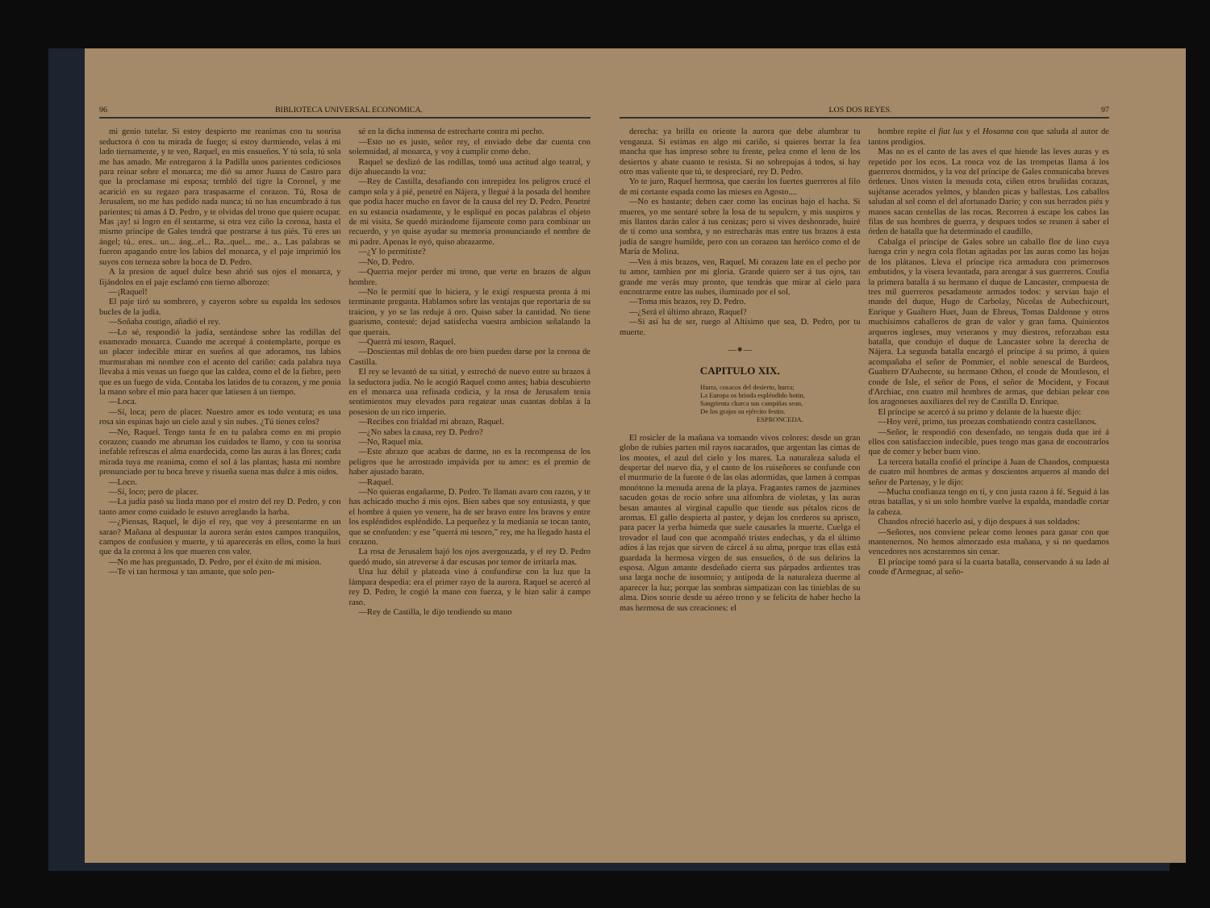96 BIBLIOTECA UNIVERSAL ECONOMICA.
mi genio tutelar. Si estoy despierto me reanimas con tu sonrisa seductora ó con tu mirada de fuego; si estoy durmiendo, velas á mi lado tiernamente, y te veo, Raquel, en mis ensueños. Y tú sola, tú sola me has amado. Me entregaron á la Padilla unos parientes codiciosos para reinar sobre el monarca; me dió su amor Juana de Castro para que la proclamase mi esposa; tembló del tigre la Coronel, y me acarició en su regazo para traspasarme el corazon. Tú, Rosa de Jerusalem, no me has pedido nada nunca; tú no has encumbrado á tus parientes; tú amas á D. Pedro, y te olvidas del trono que quiere ocupar. Mas ¡ay! si logro en él sentarme, si otra vez ciño la corona, hasta el mismo príncipe de Gales tendrá que postrarse á tus piés. Tú eres un ángel; tú.. eres.. un... áng...el... Ra...quel... me.. a.. Las palabras se fueron apagando entre los labios del monarca, y el paje imprimió los suyos con terneza sobre la boca de D. Pedro.
A la presion de aquel dulce beso abrió sus ojos el monarca, y fijándolos en el paje esclamó con tierno alborozo:
—¡Raquel!
El paje tiró su sombrero, y cayeron sobre su espalda los sedosos bucles de la judía.
—Soñaba contigo, añadió el rey.
—Lo sé, respondió la judía, sentándose sobre las rodillas del enamorado monarca. Cuando me acerqué á contemplarte, porque es un placer indecible mirar en sueños al que adoramos, tus labios murmuraban mi nombre con el acento del cariño: cada palabra tuya llevaba á mis venas un fuego que las caldea, como el de la fiebre, pero que es un fuego de vida. Contaba los latidos de tu corazon, y me ponia la mano sobre el mio para hacer que latiesen á un tiempo.
—Loca.
—Sí, loca; pero de placer. Nuestro amor es todo ventura; es una rosa sin espinas bajo un cielo azul y sin nubes. ¿Tú tienes celos?
—No, Raquel. Tengo tanta fe en tu palabra como en mi propio corazon; cuando me abruman los cuidados te llamo, y con tu sonrisa inefable refrescas el alma enardecida, como las auras á las flores; cada mirada tuya me reanima, como el sol á las plantas; hasta mi nombre pronunciado por tu boca breve y risueña suena mas dulce á mis oidos.
—Loco.
—Sí, loco; pero de placer.
—La judía pasó su linda mano por el rostro del rey D. Pedro, y con tanto amor como cuidado le estuvo arreglando la barba.
—¿Piensas, Raquel, le dijo el rey, que voy á presentarme en un sarao? Mañana al despuntar la aurora serán estos campos tranquilos, campos de confusion y muerte, y tú aparecerás en ellos, como la huri que da la corona á los que mueren con valor.
—No me has preguntado, D. Pedro, por el éxito de mi mision.
—Te vi tan hermosa y tan amante, que solo pen-
sé en la dicha inmensa de estrecharte contra mi pecho.
—Esto no es justo, señor rey, el enviado debe dar cuenta con solemnidad, al monarca, y voy á cumplir como debo.
Raquel se deslizó de las rodillas, tomó una actitud algo teatral, y dijo ahuecando la voz:
—Rey de Castilla, desafiando con intrepidez los peligros crucé el campo sola y á pié, penetré en Nájera, y llegué á la posada del hombre que podia hacer mucho en favor de la causa del rey D. Pedro. Penetré en su estancia osadamente, y le espliqué en pocas palabras el objeto de mi visita. Se quedó mirándome fijamente como para combinar un recuerdo, y yo quise ayudar su memoria pronunciando el nombre de mi padre. Apenas le oyó, quiso abrazarme.
—¿Y lo permitiste?
—No, D. Pedro.
—Querria mejor perder mi trono, que verte en brazos de algun hombre.
—No le permití que lo hiciera, y le exigí respuesta pronta á mi terminante pregunta. Hablamos sobre las ventajas que reportaria de su traicion, y yo se las reduje á oro. Quiso saber la cantidad. No tiene guarismo, contesté: dejad satisfecha vuestra ambicion señalando la que querais.
—Querrá mi tesoro, Raquel.
—Doscientas mil doblas de oro bien pueden darse por la corona de Castilla.
El rey se levantó de su sitial, y estrechó de nuevo entre su brazos á la seductora judía. No le acogió Raquel como antes; habia descubierto en el monarca una refinada codicia, y la rosa de Jerusalem tenia sentimientos muy elevados para regatear unas cuantas doblas á la posesion de un rico imperio.
—Recibes con frialdad mi abrazo, Raquel.
—¿No sabes la causa, rey D. Pedro?
—No, Raquel mia.
—Este abrazo que acabas de darme, no es la recompensa de los peligros que he arrostrado impávida por tu amor: es el premio de haber ajustado barato.
—Raquel.
—No quieras engañarme, D. Pedro. Te llaman avaro con razon, y te has achicado mucho á mis ojos. Bien sabes que soy entusiasta, y que el hombre á quien yo venere, ha de ser bravo entre los bravos y entre los espléndidos espléndido. La pequeñez y la medianía se tocan tanto, que se confunden: y ese "querrá mi tesoro," rey, me ha llegado hasta el corazon.
La rosa de Jerusalem bajó los ojos avergonzada, y el rey D. Pedro quedó mudo, sin atreverse á dar escusas por temor de irritarla mas.
Una luz débil y plateada vino á confundirse con la luz que la lámpara despedia: era el primer rayo de la aurora. Raquel se acercó al rey D. Pedro, le cogió la mano con fuerza, y le hizo salir á campo raso.
—Rey de Castilla, le dijo tendiendo su mano
LOS DOS REYES. 97
derecha: ya brilla en oriente la aurora que debe alumbrar tu venganza. Si estimas en algo mi cariño, si quieres borrar la fea mancha que has impreso sobre tu frente, pelea como el leon de los desiertos y abate cuanto te resista. Si no sobrepujas á todos, si hay otro mas valiente que tú, te despreciaré, rey D. Pedro.
Yo te juro, Raquel hermosa, que caerán los fuertes guerreros al filo de mi cortante espada como las mieses en Agosto....
—No es bastante; deben caer como las encinas bajo el hacha. Si mueres, yo me sentaré sobre la losa de tu sepulcro, y mis suspiros y mis llantos darán calor á tus cenizas; pero si vives deshonrado, huiré de tí como una sombra, y no estrecharás mas entre tus brazos á esta judía de sangre humilde, pero con un corazon tan heróico como el de María de Molina.
—Ven á mis brazos, ven, Raquel. Mi corazon late en el pecho por tu amor, tambien por mi gloria. Grande quiero ser á tus ojos, tan grande me verás muy pronto, que tendrás que mirar al cielo para encontrarme entre las nubes, iluminado por el sol.
—Toma mis brazos, rey D. Pedro.
—¿Será el último abrazo, Raquel?
—Si así ha de ser, ruego al Altísimo que sea, D. Pedro, por tu muerte.
—⁕—
CAPITULO XIX.
Hurra, cosacos del desierto, hurra;
La Europa os brinda espléndido botin,
Sangrienta charca sus campiñas sean,
De los grajos su ejército festin.
ESPRONCEDA.
El rosicler de la mañana va tomando vivos colores: desde un gran globo de rubíes parten mil rayos nacarados, que argentan las cimas de los montes, el azul del cielo y los mares. La naturaleza saluda el despertar del nuevo dia, y el canto de los ruiseñores se confunde con el murmurio de la fuente ó de las olas adormidas, que lamen á compas monótono la menuda arena de la playa. Fragantes ramos de jazmines sacuden gotas de rocío sobre una alfombra de violetas, y las auras besan amantes al virginal capullo que tiende sus pétalos ricos de aromas. El gallo despierta al pastor, y dejan los corderos su aprisco, para pacer la yerba húmeda que suele causarles la muerte. Cuelga el trovador el laud con que acompañó tristes endechas, y da el último adios á las rejas que sirven de cárcel á su alma, porque tras ellas está guardada la hermosa vírgen de sus ensueños, ó de sus delirios la esposa. Algun amante desdeñado cierra sus párpados ardientes tras una larga noche de insomnio; y antípoda de la naturaleza duerme al aparecer la luz; porque las sombras simpatizan con las tinieblas de su alma. Dios sonríe desde su aéreo trono y se felicita de haber hecho la mas hermosa de sus creaciones: el
hombre repite el fiat lux y el Hosanna con que saluda al autor de tantos prodigios.
Mas no es el canto de las aves el que hiende las leves auras y es repetido por los ecos. La ronca voz de las trompetas llama á los guerreros dormidos, y la voz del príncipe de Gales comunicaba breves órdenes. Unos visten la menuda cota, ciñen otros bruñidas corazas, sujétanse acerados yelmos, y blanden picas y ballestas. Los caballos saludan al sol como el del afortunado Darío; y con sus herrados piés y manos sacan centellas de las rocas. Recorren á escape los cabos las filas de sus hombres de guerra, y despues todos se reunen á saber el órden de batalla que ha determinado el caudillo.
Cabalga el príncipe de Gales sobre un caballo flor de lino cuya luenga crin y negra cola flotan agitadas por las auras como las hojas de los plátanos. Lleva el príncipe rica armadura con primorosos embutidos, y la visera levantada, para arengar á sus guerreros. Confia la primera batalla á su hermano el duque de Lancaster, compuesta de tres mil guerreros pesadamente armados todos: y servian bajo el mando del duque, Hugo de Carbolay, Nicolas de Aubechicourt, Enrique y Gualtero Huet, Juan de Ebreus, Tomas Daldonne y otros muchísimos caballeros de gran de valor y gran fama. Quinientos arqueros ingleses, muy veteranos y muy diestros, reforzaban esta batalla, que condujo el duque de Lancaster sobre la derecha de Nájera. La segunda batalla encargó el príncipe á su primo, á quien acompañaba el señor de Pommier, el noble senescal de Burdeos, Gualtero D'Aubecote, su hermano Othon, el conde de Montleson, el conde de Isle, el señor de Pons, el señor de Mocident, y Focaut d'Archiac, con cuatro mil hombres de armas, que debian pelear con los aragoneses auxiliares del rey de Castilla D. Enrique.
El príncipe se acercó á su primo y delante de la hueste dijo:
—Hoy veré, primo, tus proezas combatiendo contra castellanos.
—Señor, le respondió con desenfado, no tengais duda que iré á ellos con satisfaccion indecible, pues tengo mas gana de encontrarlos que de comer y beber buen vino.
La tercera batalla confió el príncipe á Juan de Chandos, compuesta de cuatro mil hombres de armas y doscientos arqueros al mando del señor de Partenay, y le dijo:
—Mucha confianza tengo en tí, y con justa razon á fé. Seguid á las otras batallas, y si un solo hombre vuelve la espalda, mandadle cortar la cabeza.
Chandos ofreció hacerlo así, y dijo despues á sus soldados:
—Señores, nos conviene pelear como leones para ganar con que mantenernos. No hemos almorzado esta mañana, y si no quedamos vencedores nos acostaremos sin cenar.
El príncipe tomó para sí la cuarta batalla, conservando á su lado al conde d'Armegnac, al seño-